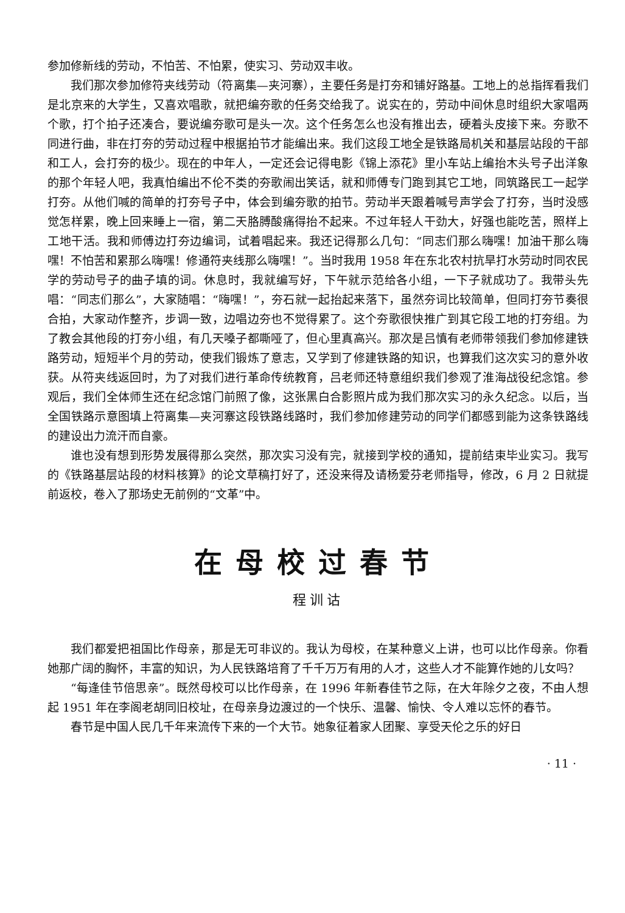参加修新线的劳动，不怕苦、不怕累，使实习、劳动双丰收。
我们那次参加修符夹线劳动（符离集—夹河寨），主要任务是打夯和铺好路基。工地上的总指挥看我们是北京来的大学生，又喜欢唱歌，就把编夯歌的任务交给我了。说实在的，劳动中间休息时组织大家唱两个歌，打个拍子还凑合，要说编夯歌可是头一次。这个任务怎么也没有推出去，硬着头皮接下来。夯歌不同进行曲，非在打夯的劳动过程中根据拍节才能编出来。我们这段工地全是铁路局机关和基层站段的干部和工人，会打夯的极少。现在的中年人，一定还会记得电影《锦上添花》里小车站上编抬木头号子出洋象的那个年轻人吧，我真怕编出不伦不类的夯歌闹出笑话，就和师傅专门跑到其它工地，同筑路民工一起学打夯。从他们喊的简单的打夯号子中，体会到编夯歌的拍节。劳动半天跟着喊号声学会了打夯，当时没感觉怎样累，晚上回来睡上一宿，第二天胳膊酸痛得抬不起来。不过年轻人干劲大，好强也能吃苦，照样上工地干活。我和师傅边打夯边编词，试着唱起来。我还记得那么几句：“同志们那么嗨嘿！加油干那么嗨嘿！不怕苦和累那么嗨嘿！修通符夹线那么嗨嘿！”。当时我用 1958 年在东北农村抗旱打水劳动时同农民学的劳动号子的曲子填的词。休息时，我就编写好，下午就示范给各小组，一下子就成功了。我带头先唱：“同志们那么”，大家随唱：“嗨嘿！”，夯石就一起抬起来落下，虽然夯词比较简单，但同打夯节奏很合拍，大家动作整齐，步调一致，边唱边夯也不觉得累了。这个夯歌很快推广到其它段工地的打夯组。为了教会其他段的打夯小组，有几天嗓子都嘶哑了，但心里真高兴。那次是吕慎有老师带领我们参加修建铁路劳动，短短半个月的劳动，使我们锻炼了意志，又学到了修建铁路的知识，也算我们这次实习的意外收获。从符夹线返回时，为了对我们进行革命传统教育，吕老师还特意组织我们参观了淮海战役纪念馆。参观后，我们全体师生还在纪念馆门前照了像，这张黑白合影照片成为我们那次实习的永久纪念。以后，当全国铁路示意图填上符离集—夹河寨这段铁路线路时，我们参加修建劳动的同学们都感到能为这条铁路线的建设出力流汗而自豪。
谁也没有想到形势发展得那么突然，那次实习没有完，就接到学校的通知，提前结束毕业实习。我写的《铁路基层站段的材料核算》的论文草稿打好了，还没来得及请杨爱芬老师指导，修改，6 月 2 日就提前返校，卷入了那场史无前例的“文革”中。
在母校过春节
程训诂
我们都爱把祖国比作母亲，那是无可非议的。我认为母校，在某种意义上讲，也可以比作母亲。你看她那广阔的胸怀，丰富的知识，为人民铁路培育了千千万万有用的人才，这些人才不能算作她的儿女吗？
“每逢佳节倍思亲”。既然母校可以比作母亲，在 1996 年新春佳节之际，在大年除夕之夜，不由人想起 1951 年在李阁老胡同旧校址，在母亲身边渡过的一个快乐、温馨、愉快、令人难以忘怀的春节。
春节是中国人民几千年来流传下来的一个大节。她象征着家人团聚、享受天伦之乐的好日
· 11 ·